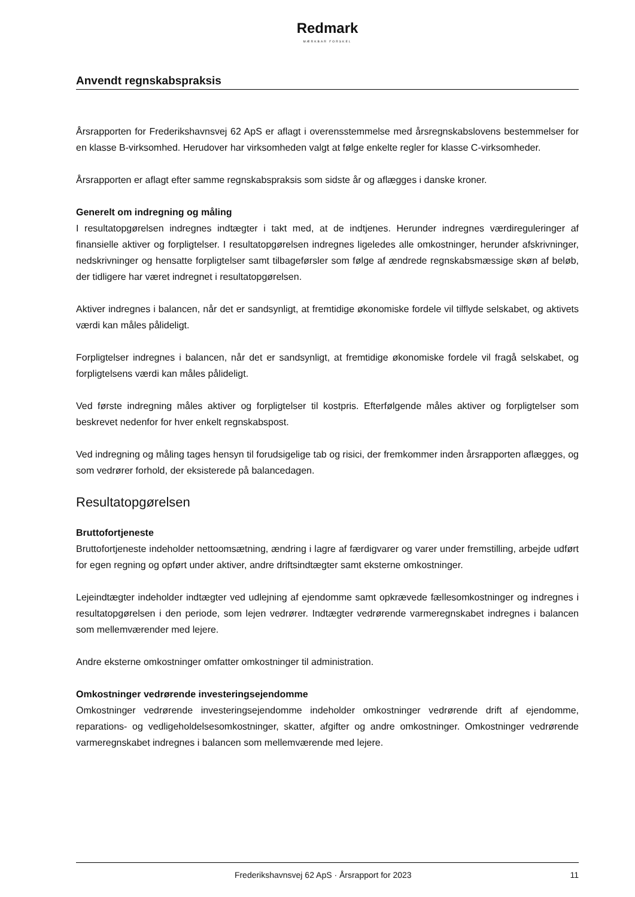Redmark
MÆRKBAR FORSKEL
Anvendt regnskabspraksis
Årsrapporten for Frederikshavnsvej 62 ApS er aflagt i overensstemmelse med årsregnskabslovens bestemmelser for en klasse B-virksomhed. Herudover har virksomheden valgt at følge enkelte regler for klasse C-virksomheder.
Årsrapporten er aflagt efter samme regnskabspraksis som sidste år og aflægges i danske kroner.
Generelt om indregning og måling
I resultatopgørelsen indregnes indtægter i takt med, at de indtjenes. Herunder indregnes værdireguleringer af finansielle aktiver og forpligtelser. I resultatopgørelsen indregnes ligeledes alle omkostninger, herunder afskrivninger, nedskrivninger og hensatte forpligtelser samt tilbageførsler som følge af ændrede regnskabsmæssige skøn af beløb, der tidligere har været indregnet i resultatopgørelsen.
Aktiver indregnes i balancen, når det er sandsynligt, at fremtidige økonomiske fordele vil tilflyde selskabet, og aktivets værdi kan måles pålideligt.
Forpligtelser indregnes i balancen, når det er sandsynligt, at fremtidige økonomiske fordele vil fragå selskabet, og forpligtelsens værdi kan måles pålideligt.
Ved første indregning måles aktiver og forpligtelser til kostpris. Efterfølgende måles aktiver og forpligtelser som beskrevet nedenfor for hver enkelt regnskabspost.
Ved indregning og måling tages hensyn til forudsigelige tab og risici, der fremkommer inden årsrapporten aflægges, og som vedrører forhold, der eksisterede på balancedagen.
Resultatopgørelsen
Bruttofortjeneste
Bruttofortjeneste indeholder nettoomsætning, ændring i lagre af færdigvarer og varer under fremstilling, arbejde udført for egen regning og opført under aktiver, andre driftsindtægter samt eksterne omkostninger.
Lejeindtægter indeholder indtægter ved udlejning af ejendomme samt opkrævede fællesomkostninger og indregnes i resultatopgørelsen i den periode, som lejen vedrører. Indtægter vedrørende varmeregnskabet indregnes i balancen som mellemværender med lejere.
Andre eksterne omkostninger omfatter omkostninger til administration.
Omkostninger vedrørende investeringsejendomme
Omkostninger vedrørende investeringsejendomme indeholder omkostninger vedrørende drift af ejendomme, reparations- og vedligeholdelsesomkostninger, skatter, afgifter og andre omkostninger. Omkostninger vedrørende varmeregnskabet indregnes i balancen som mellemværende med lejere.
Frederikshavnsvej 62 ApS · Årsrapport for 2023 11